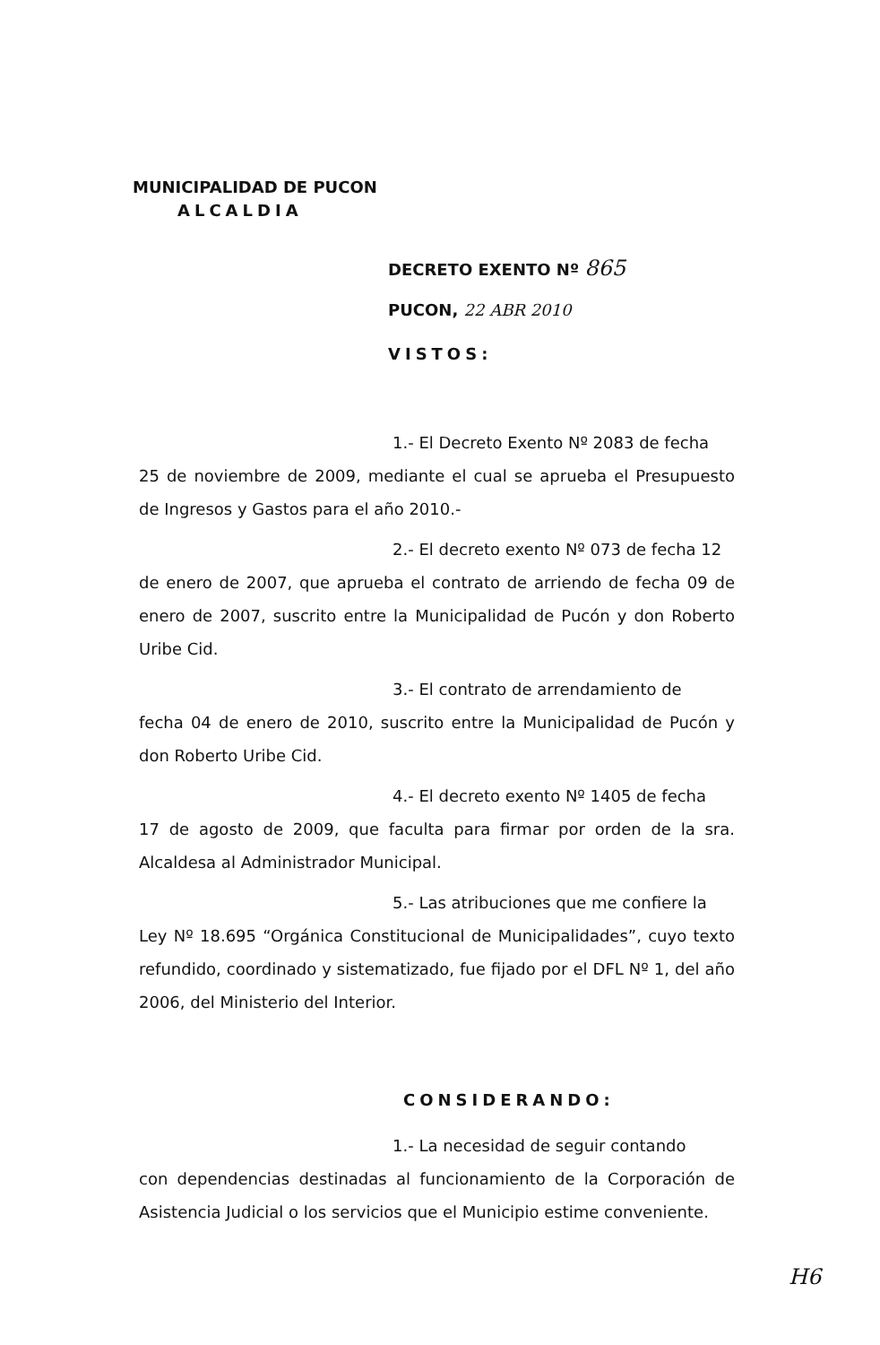MUNICIPALIDAD DE PUCON
ALCALDIA
DECRETO EXENTO Nº 865
PUCON, 22 ABR 2010
VISTOS:
1.- El Decreto Exento Nº 2083 de fecha
25 de noviembre de 2009, mediante el cual se aprueba el Presupuesto de Ingresos y Gastos para el año 2010.-
2.- El decreto exento Nº 073 de fecha 12
de enero de 2007, que aprueba el contrato de arriendo de fecha 09 de enero de 2007, suscrito entre la Municipalidad de Pucón y don Roberto Uribe Cid.
3.- El contrato de arrendamiento de
fecha 04 de enero de 2010, suscrito entre la Municipalidad de Pucón y don Roberto Uribe Cid.
4.- El decreto exento Nº 1405 de fecha
17 de agosto de 2009, que faculta para firmar por orden de la sra. Alcaldesa al Administrador Municipal.
5.- Las atribuciones que me confiere la
Ley Nº 18.695 “Orgánica Constitucional de Municipalidades”, cuyo texto refundido, coordinado y sistematizado, fue fijado por el DFL Nº 1, del año 2006, del Ministerio del Interior.
CONSIDERANDO:
1.- La necesidad de seguir contando
con dependencias destinadas al funcionamiento de la Corporación de Asistencia Judicial o los servicios que el Municipio estime conveniente.
H6